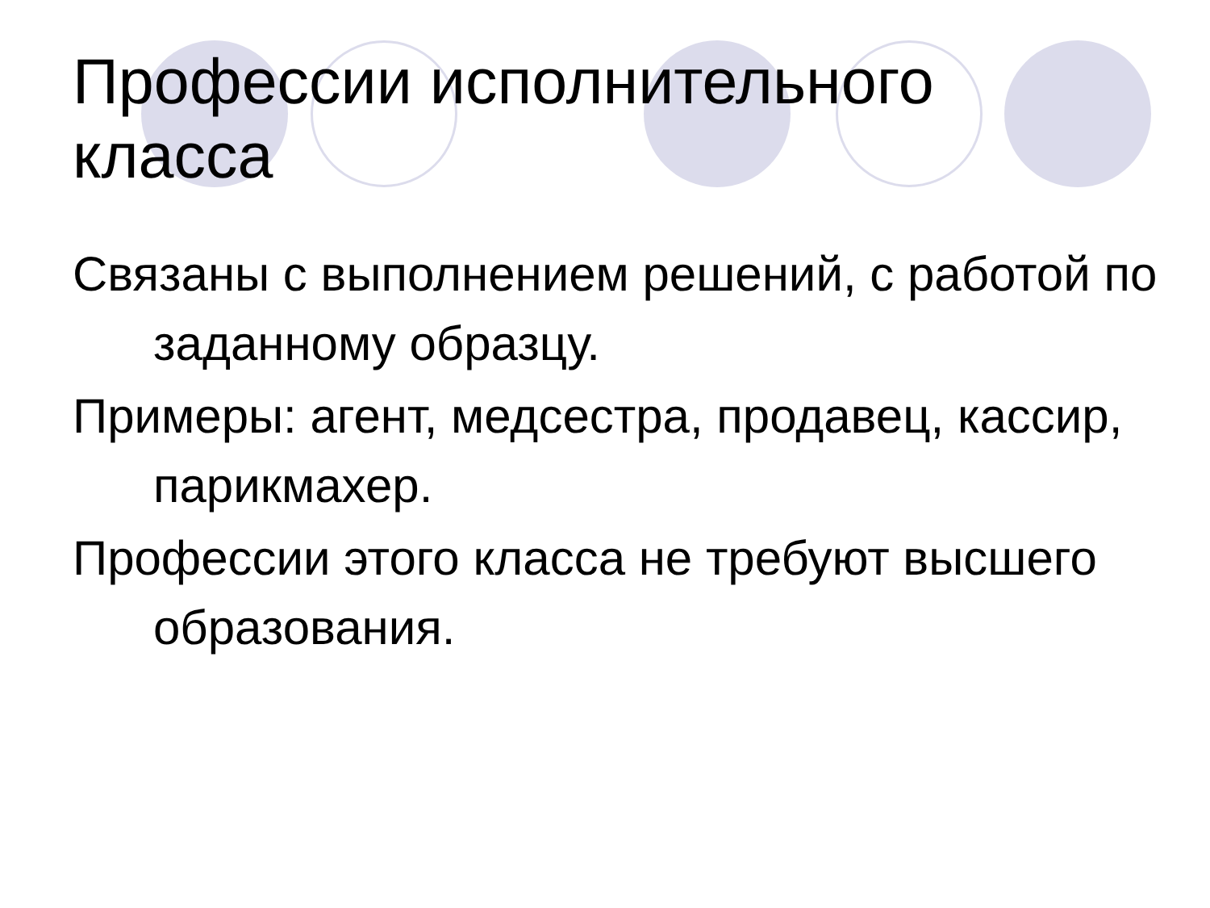Профессии исполнительного
класса
Связаны с выполнением решений, с работой по заданному образцу.
Примеры: агент, медсестра, продавец, кассир, парикмахер.
Профессии этого класса не требуют высшего образования.